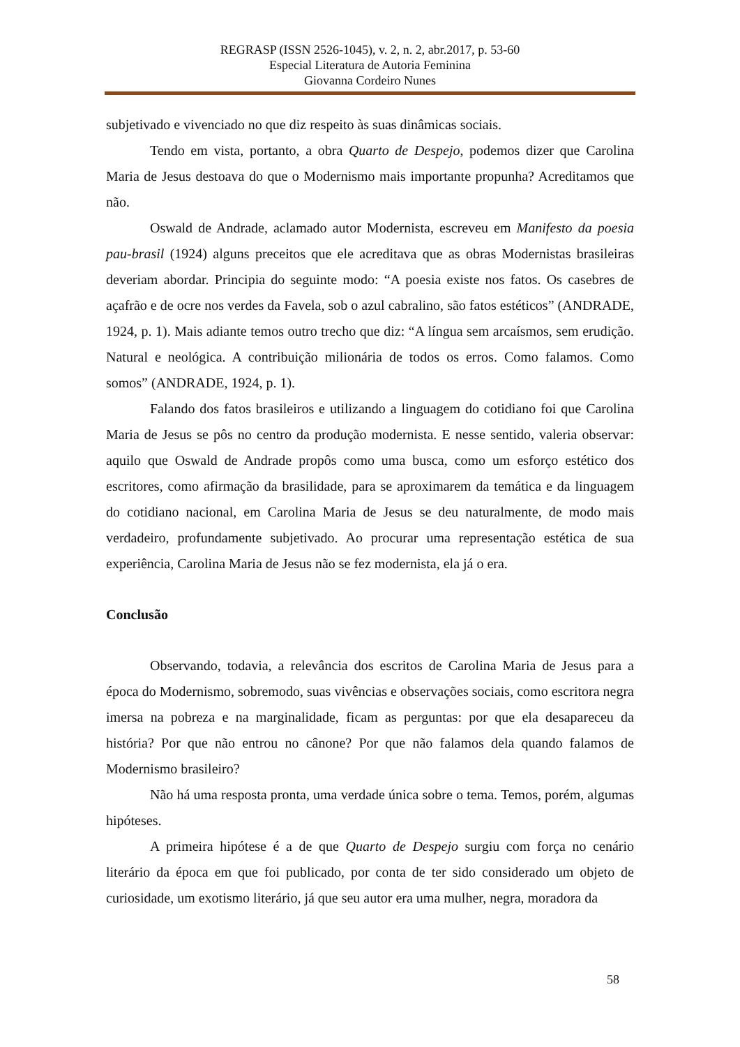REGRASP (ISSN 2526-1045), v. 2, n. 2, abr.2017, p. 53-60
Especial Literatura de Autoria Feminina
Giovanna Cordeiro Nunes
subjetivado e vivenciado no que diz respeito às suas dinâmicas sociais.
Tendo em vista, portanto, a obra Quarto de Despejo, podemos dizer que Carolina Maria de Jesus destoava do que o Modernismo mais importante propunha? Acreditamos que não.
Oswald de Andrade, aclamado autor Modernista, escreveu em Manifesto da poesia pau-brasil (1924) alguns preceitos que ele acreditava que as obras Modernistas brasileiras deveriam abordar. Principia do seguinte modo: “A poesia existe nos fatos. Os casebres de açafrão e de ocre nos verdes da Favela, sob o azul cabralino, são fatos estéticos” (ANDRADE, 1924, p. 1). Mais adiante temos outro trecho que diz: “A língua sem arcaísmos, sem erudição. Natural e neológica. A contribuição milionária de todos os erros. Como falamos. Como somos” (ANDRADE, 1924, p. 1).
Falando dos fatos brasileiros e utilizando a linguagem do cotidiano foi que Carolina Maria de Jesus se pôs no centro da produção modernista. E nesse sentido, valeria observar: aquilo que Oswald de Andrade propôs como uma busca, como um esforço estético dos escritores, como afirmação da brasilidade, para se aproximarem da temática e da linguagem do cotidiano nacional, em Carolina Maria de Jesus se deu naturalmente, de modo mais verdadeiro, profundamente subjetivado. Ao procurar uma representação estética de sua experiência, Carolina Maria de Jesus não se fez modernista, ela já o era.
Conclusão
Observando, todavia, a relevância dos escritos de Carolina Maria de Jesus para a época do Modernismo, sobremodo, suas vivências e observações sociais, como escritora negra imersa na pobreza e na marginalidade, ficam as perguntas: por que ela desapareceu da história? Por que não entrou no cânone? Por que não falamos dela quando falamos de Modernismo brasileiro?
Não há uma resposta pronta, uma verdade única sobre o tema. Temos, porém, algumas hipóteses.
A primeira hipótese é a de que Quarto de Despejo surgiu com força no cenário literário da época em que foi publicado, por conta de ter sido considerado um objeto de curiosidade, um exotismo literário, já que seu autor era uma mulher, negra, moradora da
58